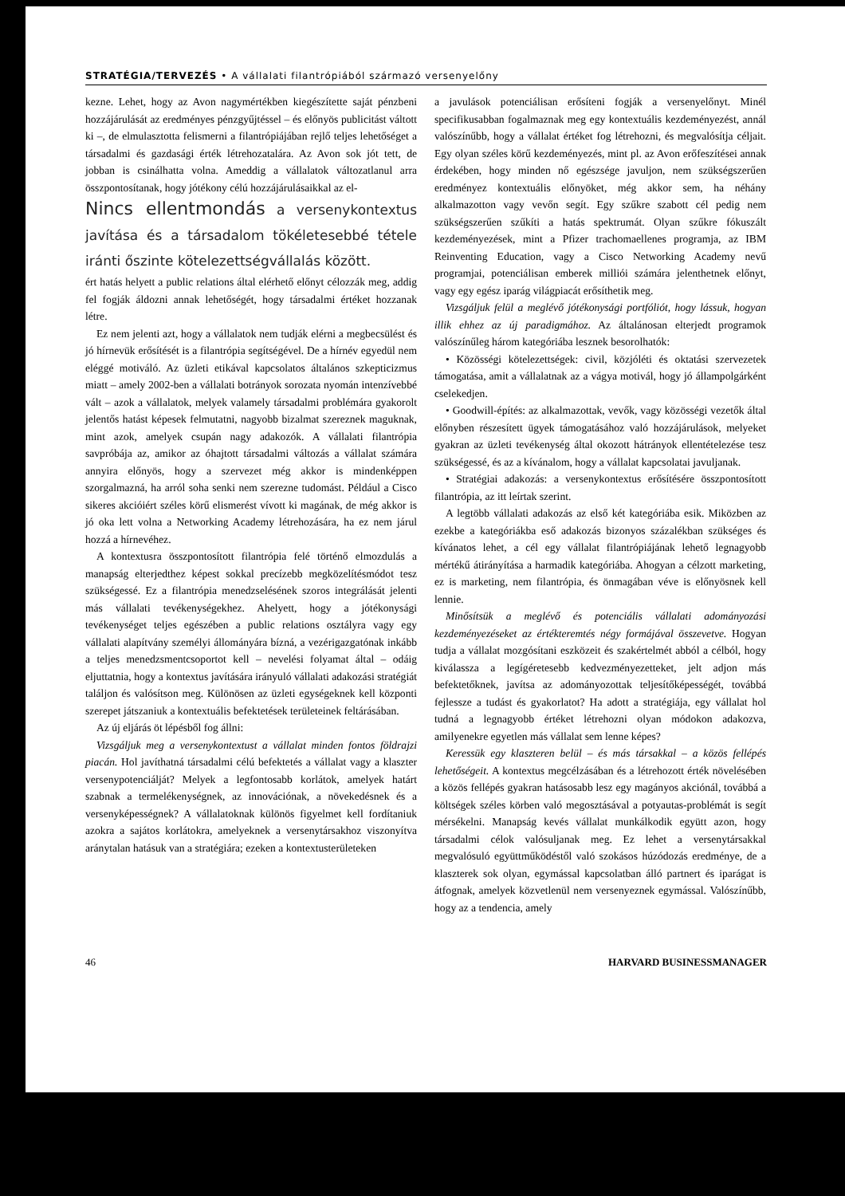STRATÉGIA/TERVEZÉS • A vállalati filantrópiából származó versenyelőny
kezne. Lehet, hogy az Avon nagymértékben kiegészítette saját pénzbeni hozzájárulását az eredményes pénzgyűjtéssel – és előnyös publicitást váltott ki –, de elmulasztotta felismerni a filantrópiájában rejlő teljes lehetőséget a társadalmi és gazdasági érték létrehozatalára. Az Avon sok jót tett, de jobban is csinálhatta volna. Ameddig a vállalatok változatlanul arra összpontosítanak, hogy jótékony célú hozzájárulásaikkal az el-
Nincs ellentmondás a versenykontextus javítása és a társadalom tökéletesebbé tétele iránti őszinte kötelezettségvállalás között.
ért hatás helyett a public relations által elérhető előnyt célozzák meg, addig fel fogják áldozni annak lehetőségét, hogy társadalmi értéket hozzanak létre.
Ez nem jelenti azt, hogy a vállalatok nem tudják elérni a megbecsülést és jó hírnevük erősítését is a filantrópia segítségével. De a hírnév egyedül nem eléggé motiváló. Az üzleti etikával kapcsolatos általános szkepticizmus miatt – amely 2002-ben a vállalati botrányok sorozata nyomán intenzívebbé vált – azok a vállalatok, melyek valamely társadalmi problémára gyakorolt jelentős hatást képesek felmutatni, nagyobb bizalmat szereznek maguknak, mint azok, amelyek csupán nagy adakozók. A vállalati filantrópia savpróbája az, amikor az óhajtott társadalmi változás a vállalat számára annyira előnyös, hogy a szervezet még akkor is mindenképpen szorgalmazná, ha arról soha senki nem szerezne tudomást. Például a Cisco sikeres akcióiért széles körű elismerést vívott ki magának, de még akkor is jó oka lett volna a Networking Academy létrehozására, ha ez nem járul hozzá a hírnevéhez.
A kontextusra összpontosított filantrópia felé történő elmozdulás a manapság elterjedthez képest sokkal precízebb megközelítésmódot tesz szükségessé. Ez a filantrópia menedzselésének szoros integrálását jelenti más vállalati tevékenységekhez. Ahelyett, hogy a jótékonysági tevékenységet teljes egészében a public relations osztályra vagy egy vállalati alapítvány személyi állományára bízná, a vezérigazgatónak inkább a teljes menedzsmentcsoportot kell – nevelési folyamat által – odáig eljuttatnia, hogy a kontextus javítására irányuló vállalati adakozási stratégiát találjon és valósítson meg. Különösen az üzleti egységeknek kell központi szerepet játszaniuk a kontextuális befektetések területeinek feltárásában.
Az új eljárás öt lépésből fog állni:
Vizsgáljuk meg a versenykontextust a vállalat minden fontos földrajzi piacán. Hol javíthatná társadalmi célú befektetés a vállalat vagy a klaszter versenypotenciálját? Melyek a legfontosabb korlátok, amelyek határt szabnak a termelékenységnek, az innovációnak, a növekedésnek és a versenyképességnek? A vállalatoknak különös figyelmet kell fordítaniuk azokra a sajátos korlátokra, amelyeknek a versenytársakhoz viszonyítva aránytalan hatásuk van a stratégiára; ezeken a kontextusterületeken
a javulások potenciálisan erősíteni fogják a versenyelőnyt. Minél specifikusabban fogalmaznak meg egy kontextuális kezdeményezést, annál valószínűbb, hogy a vállalat értéket fog létrehozni, és megvalósítja céljait. Egy olyan széles körű kezdeményezés, mint pl. az Avon erőfeszítései annak érdekében, hogy minden nő egészsége javuljon, nem szükségszerűen eredményez kontextuális előnyöket, még akkor sem, ha néhány alkalmazotton vagy vevőn segít. Egy szűkre szabott cél pedig nem szükségszerűen szűkíti a hatás spektrumát. Olyan szűkre fókuszált kezdeményezések, mint a Pfizer trachomaellenes programja, az IBM Reinventing Education, vagy a Cisco Networking Academy nevű programjai, potenciálisan emberek milliói számára jelenthetnek előnyt, vagy egy egész iparág világpiacát erősíthetik meg.
Vizsgáljuk felül a meglévő jótékonysági portfóliót, hogy lássuk, hogyan illik ehhez az új paradigmához. Az általánosan elterjedt programok valószínűleg három kategóriába lesznek besorolhatók:
• Közösségi kötelezettségek: civil, közjóléti és oktatási szervezetek támogatása, amit a vállalatnak az a vágya motivál, hogy jó állampolgárként cselekedjen.
• Goodwill-építés: az alkalmazottak, vevők, vagy közösségi vezetők által előnyben részesített ügyek támogatásához való hozzájárulások, melyeket gyakran az üzleti tevékenység által okozott hátrányok ellentételezése tesz szükségessé, és az a kívánalom, hogy a vállalat kapcsolatai javuljanak.
• Stratégiai adakozás: a versenykontextus erősítésére összpontosított filantrópia, az itt leírtak szerint.
A legtöbb vállalati adakozás az első két kategóriába esik. Miközben az ezekbe a kategóriákba eső adakozás bizonyos százalékban szükséges és kívánatos lehet, a cél egy vállalat filantrópiájának lehető legnagyobb mértékű átirányítása a harmadik kategóriába. Ahogyan a célzott marketing, ez is marketing, nem filantrópia, és önmagában véve is előnyösnek kell lennie.
Minősítsük a meglévő és potenciális vállalati adományozási kezdeményezéseket az értékteremtés négy formájával összevetve. Hogyan tudja a vállalat mozgósítani eszközeit és szakértelmét abból a célból, hogy kiválassza a legígéretesebb kedvezményezetteket, jelt adjon más befektetőknek, javítsa az adományozottak teljesítőképességét, továbbá fejlessze a tudást és gyakorlatot? Ha adott a stratégiája, egy vállalat hol tudná a legnagyobb értéket létrehozni olyan módokon adakozva, amilyenekre egyetlen más vállalat sem lenne képes?
Keressük egy klaszteren belül – és más társakkal – a közös fellépés lehetőségeit. A kontextus megcélzásában és a létrehozott érték növelésében a közös fellépés gyakran hatásosabb lesz egy magányos akciónál, továbbá a költségek széles körben való megosztásával a potyautas-problémát is segít mérsékelni. Manapság kevés vállalat munkálkodik együtt azon, hogy társadalmi célok valósuljanak meg. Ez lehet a versenytársakkal megvalósuló együttműködéstől való szokásos húzódozás eredménye, de a klaszterek sok olyan, egymással kapcsolatban álló partnert és iparágat is átfognak, amelyek közvetlenül nem versenyeznek egymással. Valószínűbb, hogy az a tendencia, amely
46 HARVARD BUSINESSMANAGER